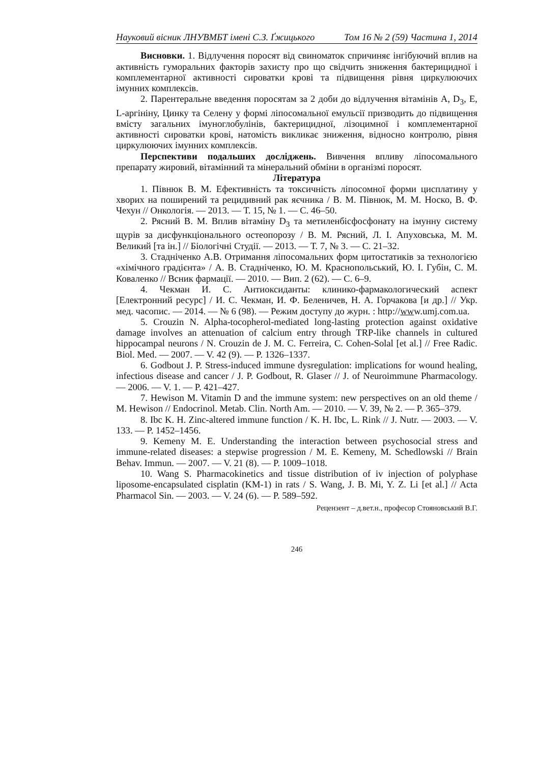Науковий вісник ЛНУВМБТ імені С.З. Ґжицького Том 16 № 2 (59) Частина 1, 2014
Висновки. 1. Відлучення поросят від свиноматок спричиняє інгібуючий вплив на активність гуморальних факторів захисту про що свідчить зниження бактерицидної і комплементарної активності сироватки крові та підвищення рівня циркулюючих імунних комплексів.
2. Парентеральне введення поросятам за 2 доби до відлучення вітамінів A, D<sub>3</sub>, E, L-аргініну, Цинку та Селену у формі ліпосомальної емульсії призводить до підвищення вмісту загальних імуноглобулінів, бактерицидної, лізоцимної і комплементарної активності сироватки крові, натомість викликає зниження, відносно контролю, рівня циркулюючих імунних комплексів.
Перспективи подальших досліджень. Вивчення впливу ліпосомального препарату жировий, вітамінний та мінеральний обміни в організмі поросят.
Література
1. Півнюк В. М. Ефективність та токсичність ліпосомної форми цисплатину у хворих на поширений та рецидивний рак яєчника / В. М. Півнюк, М. М. Носко, В. Ф. Чехун // Онкологія. — 2013. — Т. 15, № 1. — С. 46–50.
2. Рясний В. М. Вплив вітаміну D<sub>3</sub> та метиленбісфосфонату на імунну систему щурів за дисфункціонального остеопорозу / В. М. Рясний, Л. І. Апуховська, М. М. Великий [та ін.] // Біологічні Студії. — 2013. — Т. 7, № 3. — С. 21–32.
3. Стадніченко А.В. Отримання ліпосомальних форм цитостатиків за технологією «хімічного градієнта» / А. В. Стадніченко, Ю. М. Краснопольський, Ю. І. Губін, С. М. Коваленко // Всник фармації. — 2010. — Вип. 2 (62). — С. 6–9.
4. Чекман И. С. Антиоксиданты: клинико-фармакологический аспект [Електронний ресурс] / И. С. Чекман, И. Ф. Беленичев, Н. А. Горчакова [и др.] // Укр. мед. часопис. — 2014. — № 6 (98). — Режим доступу до журн. : http://www.umj.com.ua.
5. Crouzin N. Alpha-tocopherol-mediated long-lasting protection against oxidative damage involves an attenuation of calcium entry through TRP-like channels in cultured hippocampal neurons / N. Crouzin de J. M. C. Ferreira, C. Cohen-Solal [et al.] // Free Radic. Biol. Med. — 2007. — V. 42 (9). — P. 1326–1337.
6. Godbout J. P. Stress-induced immune dysregulation: implications for wound healing, infectious disease and cancer / J. P. Godbout, R. Glaser // J. of Neuroimmune Pharmacology. — 2006. — V. 1. — P. 421–427.
7. Hewison M. Vitamin D and the immune system: new perspectives on an old theme / M. Hewison // Endocrinol. Metab. Clin. North Am. — 2010. — V. 39, № 2. — P. 365–379.
8. Ibc K. H. Zinc-altered immune function / K. H. Ibc, L. Rink // J. Nutr. — 2003. — V. 133. — P. 1452–1456.
9. Kemeny M. E. Understanding the interaction between psychosocial stress and immune-related diseases: a stepwise progression / M. E. Kemeny, M. Schedlowski // Brain Behav. Immun. — 2007. — V. 21 (8). — P. 1009–1018.
10. Wang S. Pharmacokinetics and tissue distribution of iv injection of polyphase liposome-encapsulated cisplatin (KM-1) in rats / S. Wang, J. B. Mi, Y. Z. Li [et al.] // Acta Pharmacol Sin. — 2003. — V. 24 (6). — P. 589–592.
Рецензент – д.вет.н., професор Стояновський В.Г.
246